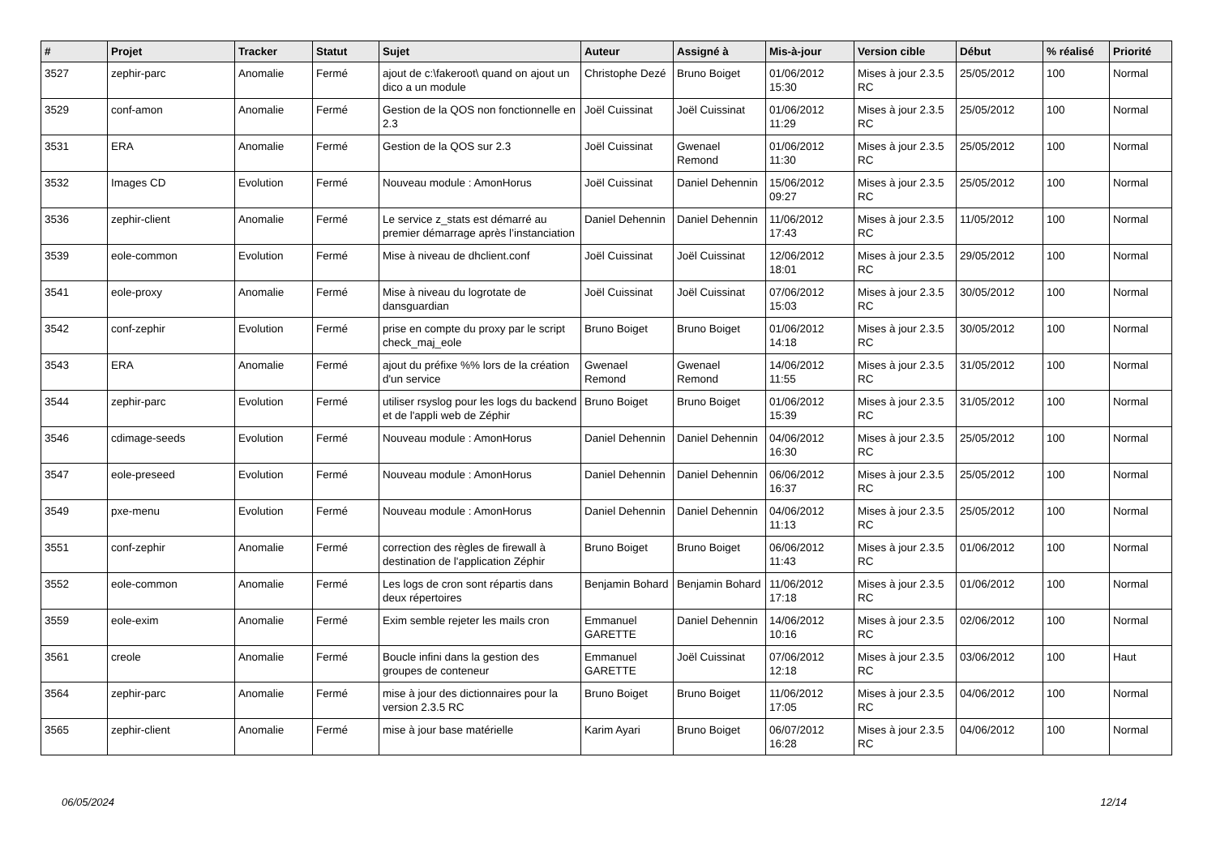| # | Projet | Tracker | Statut | Sujet | Auteur | Assigné à | Mis-à-jour | Version cible | Début | % réalisé | Priorité |
| --- | --- | --- | --- | --- | --- | --- | --- | --- | --- | --- | --- |
| 3527 | zephir-parc | Anomalie | Fermé | ajout de c:\fakeroot\ quand on ajout un dico a un module | Christophe Dezé | Bruno Boiget | 01/06/2012 15:30 | Mises à jour 2.3.5 RC | 25/05/2012 | 100 | Normal |
| 3529 | conf-amon | Anomalie | Fermé | Gestion de la QOS non fonctionnelle en 2.3 | Joël Cuissinat | Joël Cuissinat | 01/06/2012 11:29 | Mises à jour 2.3.5 RC | 25/05/2012 | 100 | Normal |
| 3531 | ERA | Anomalie | Fermé | Gestion de la QOS sur 2.3 | Joël Cuissinat | Gwenael Remond | 01/06/2012 11:30 | Mises à jour 2.3.5 RC | 25/05/2012 | 100 | Normal |
| 3532 | Images CD | Evolution | Fermé | Nouveau module : AmonHorus | Joël Cuissinat | Daniel Dehennin | 15/06/2012 09:27 | Mises à jour 2.3.5 RC | 25/05/2012 | 100 | Normal |
| 3536 | zephir-client | Anomalie | Fermé | Le service z_stats est démarré au premier démarrage après l’instanciation | Daniel Dehennin | Daniel Dehennin | 11/06/2012 17:43 | Mises à jour 2.3.5 RC | 11/05/2012 | 100 | Normal |
| 3539 | eole-common | Evolution | Fermé | Mise à niveau de dhclient.conf | Joël Cuissinat | Joël Cuissinat | 12/06/2012 18:01 | Mises à jour 2.3.5 RC | 29/05/2012 | 100 | Normal |
| 3541 | eole-proxy | Anomalie | Fermé | Mise à niveau du logrotate de dansguardian | Joël Cuissinat | Joël Cuissinat | 07/06/2012 15:03 | Mises à jour 2.3.5 RC | 30/05/2012 | 100 | Normal |
| 3542 | conf-zephir | Evolution | Fermé | prise en compte du proxy par le script check_maj_eole | Bruno Boiget | Bruno Boiget | 01/06/2012 14:18 | Mises à jour 2.3.5 RC | 30/05/2012 | 100 | Normal |
| 3543 | ERA | Anomalie | Fermé | ajout du préfixe %% lors de la création d'un service | Gwenael Remond | Gwenael Remond | 14/06/2012 11:55 | Mises à jour 2.3.5 RC | 31/05/2012 | 100 | Normal |
| 3544 | zephir-parc | Evolution | Fermé | utiliser rsyslog pour les logs du backend et de l'appli web de Zéphir | Bruno Boiget | Bruno Boiget | 01/06/2012 15:39 | Mises à jour 2.3.5 RC | 31/05/2012 | 100 | Normal |
| 3546 | cdimage-seeds | Evolution | Fermé | Nouveau module : AmonHorus | Daniel Dehennin | Daniel Dehennin | 04/06/2012 16:30 | Mises à jour 2.3.5 RC | 25/05/2012 | 100 | Normal |
| 3547 | eole-preseed | Evolution | Fermé | Nouveau module : AmonHorus | Daniel Dehennin | Daniel Dehennin | 06/06/2012 16:37 | Mises à jour 2.3.5 RC | 25/05/2012 | 100 | Normal |
| 3549 | pxe-menu | Evolution | Fermé | Nouveau module : AmonHorus | Daniel Dehennin | Daniel Dehennin | 04/06/2012 11:13 | Mises à jour 2.3.5 RC | 25/05/2012 | 100 | Normal |
| 3551 | conf-zephir | Anomalie | Fermé | correction des règles de firewall à destination de l'application Zéphir | Bruno Boiget | Bruno Boiget | 06/06/2012 11:43 | Mises à jour 2.3.5 RC | 01/06/2012 | 100 | Normal |
| 3552 | eole-common | Anomalie | Fermé | Les logs de cron sont répartis dans deux répertoires | Benjamin Bohard | Benjamin Bohard | 11/06/2012 17:18 | Mises à jour 2.3.5 RC | 01/06/2012 | 100 | Normal |
| 3559 | eole-exim | Anomalie | Fermé | Exim semble rejeter les mails cron | Emmanuel GARETTE | Daniel Dehennin | 14/06/2012 10:16 | Mises à jour 2.3.5 RC | 02/06/2012 | 100 | Normal |
| 3561 | creole | Anomalie | Fermé | Boucle infini dans la gestion des groupes de conteneur | Emmanuel GARETTE | Joël Cuissinat | 07/06/2012 12:18 | Mises à jour 2.3.5 RC | 03/06/2012 | 100 | Haut |
| 3564 | zephir-parc | Anomalie | Fermé | mise à jour des dictionnaires pour la version 2.3.5 RC | Bruno Boiget | Bruno Boiget | 11/06/2012 17:05 | Mises à jour 2.3.5 RC | 04/06/2012 | 100 | Normal |
| 3565 | zephir-client | Anomalie | Fermé | mise à jour base matérielle | Karim Ayari | Bruno Boiget | 06/07/2012 16:28 | Mises à jour 2.3.5 RC | 04/06/2012 | 100 | Normal |
06/05/2024 12/14